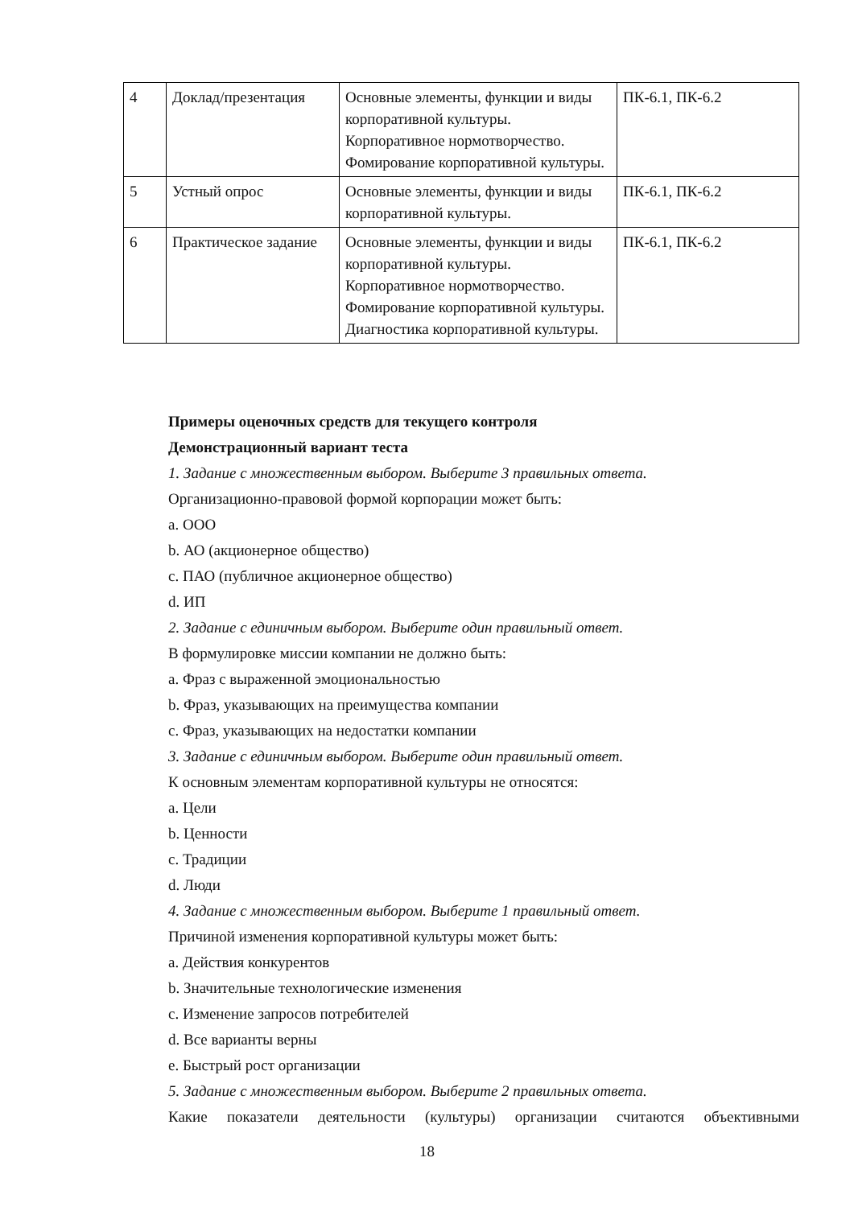| 4 | Доклад/презентация | Основные элементы, функции и виды корпоративной культуры. Корпоративное нормотворчество. Фомирование корпоративной культуры. | ПК-6.1, ПК-6.2 |
| 5 | Устный опрос | Основные элементы, функции и виды корпоративной культуры. | ПК-6.1, ПК-6.2 |
| 6 | Практическое задание | Основные элементы, функции и виды корпоративной культуры. Корпоративное нормотворчество. Фомирование корпоративной культуры. Диагностика корпоративной культуры. | ПК-6.1, ПК-6.2 |
Примеры оценочных средств для текущего контроля
Демонстрационный вариант теста
1. Задание с множественным выбором. Выберите 3 правильных ответа.
Организационно-правовой формой корпорации может быть:
a. ООО
b. АО (акционерное общество)
c. ПАО (публичное акционерное общество)
d. ИП
2. Задание с единичным выбором. Выберите один правильный ответ.
В формулировке миссии компании не должно быть:
a. Фраз с выраженной эмоциональностью
b. Фраз, указывающих на преимущества компании
c. Фраз, указывающих на недостатки компании
3. Задание с единичным выбором. Выберите один правильный ответ.
К основным элементам корпоративной культуры не относятся:
a. Цели
b. Ценности
c. Традиции
d. Люди
4. Задание с множественным выбором. Выберите 1 правильный ответ.
Причиной изменения корпоративной культуры может быть:
a. Действия конкурентов
b. Значительные технологические изменения
c. Изменение запросов потребителей
d. Все варианты верны
e. Быстрый рост организации
5. Задание с множественным выбором. Выберите 2 правильных ответа.
Какие показатели деятельности (культуры) организации считаются объективными
18